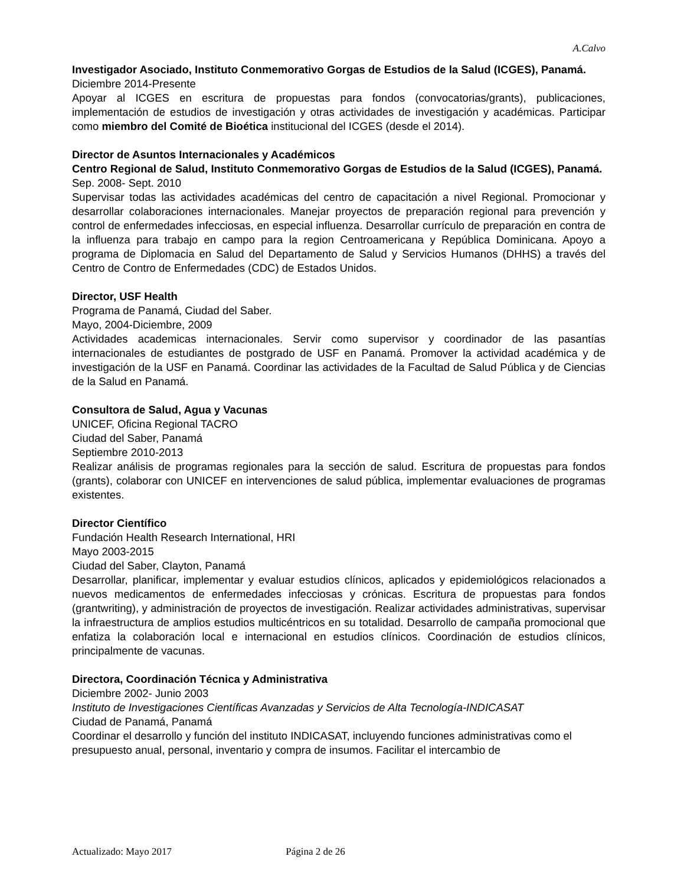A.Calvo
Investigador Asociado, Instituto Conmemorativo Gorgas de Estudios de la Salud (ICGES), Panamá.
Diciembre 2014-Presente
Apoyar al ICGES en escritura de propuestas para fondos (convocatorias/grants), publicaciones, implementación de estudios de investigación y otras actividades de investigación y académicas. Participar como miembro del Comité de Bioética institucional del ICGES (desde el 2014).
Director de Asuntos Internacionales y Académicos
Centro Regional de Salud, Instituto Conmemorativo Gorgas de Estudios de la Salud (ICGES), Panamá.
Sep. 2008- Sept. 2010
Supervisar todas las actividades académicas del centro de capacitación a nivel Regional. Promocionar y desarrollar colaboraciones internacionales. Manejar proyectos de preparación regional para prevención y control de enfermedades infecciosas, en especial influenza. Desarrollar currículo de preparación en contra de la influenza para trabajo en campo para la region Centroamericana y República Dominicana. Apoyo a programa de Diplomacia en Salud del Departamento de Salud y Servicios Humanos (DHHS) a través del Centro de Contro de Enfermedades (CDC) de Estados Unidos.
Director, USF Health
Programa de Panamá, Ciudad del Saber.
Mayo, 2004-Diciembre, 2009
Actividades academicas internacionales. Servir como supervisor y coordinador de las pasantías internacionales de estudiantes de postgrado de USF en Panamá. Promover la actividad académica y de investigación de la USF en Panamá. Coordinar las actividades de la Facultad de Salud Pública y de Ciencias de la Salud en Panamá.
Consultora de Salud, Agua y Vacunas
UNICEF, Oficina Regional TACRO
Ciudad del Saber, Panamá
Septiembre 2010-2013
Realizar análisis de programas regionales para la sección de salud. Escritura de propuestas para fondos (grants), colaborar con UNICEF en intervenciones de salud pública, implementar evaluaciones de programas existentes.
Director Científico
Fundación Health Research International, HRI
Mayo 2003-2015
Ciudad del Saber, Clayton, Panamá
Desarrollar, planificar, implementar y evaluar estudios clínicos, aplicados y epidemiológicos relacionados a nuevos medicamentos de enfermedades infecciosas y crónicas. Escritura de propuestas para fondos (grantwriting), y administración de proyectos de investigación. Realizar actividades administrativas, supervisar la infraestructura de amplios estudios multicéntricos en su totalidad. Desarrollo de campaña promocional que enfatiza la colaboración local e internacional en estudios clínicos. Coordinación de estudios clínicos, principalmente de vacunas.
Directora, Coordinación Técnica y Administrativa
Diciembre 2002- Junio 2003
Instituto de Investigaciones Científicas Avanzadas y Servicios de Alta Tecnología-INDICASAT
Ciudad de Panamá, Panamá
Coordinar el desarrollo y función del instituto INDICASAT, incluyendo funciones administrativas como el presupuesto anual, personal, inventario y compra de insumos. Facilitar el intercambio de
Actualizado: Mayo 2017 Página 2 de 26